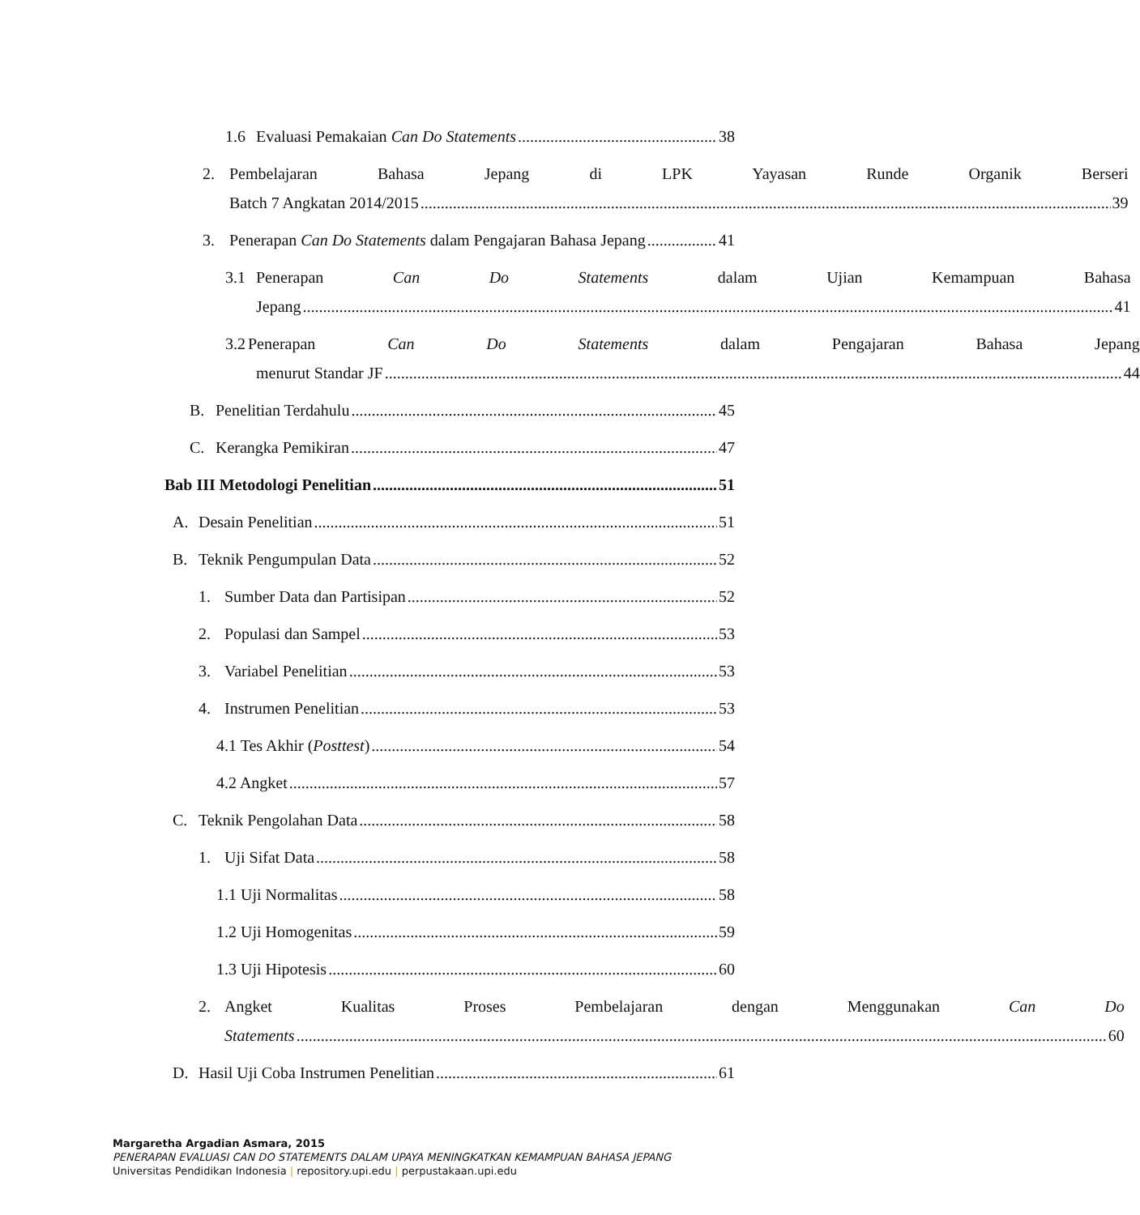1.6 Evaluasi Pemakaian Can Do Statements 38
2. Pembelajaran Bahasa Jepang di LPK Yayasan Runde Organik Berseri
Batch 7 Angkatan 2014/2015 39
3. Penerapan Can Do Statements dalam Pengajaran Bahasa Jepang 41
3.1 Penerapan Can Do Statements dalam Ujian Kemampuan Bahasa
Jepang 41
3.2
Penerapan Can Do Statements dalam Pengajaran Bahasa Jepang
menurut Standar JF 44
B. Penelitian Terdahulu 45
C. Kerangka Pemikiran 47
Bab III Metodologi Penelitian 51
A. Desain Penelitian 51
B. Teknik Pengumpulan Data 52
1. Sumber Data dan Partisipan 52
2. Populasi dan Sampel 53
3. Variabel Penelitian 53
4. Instrumen Penelitian 53
4.1 Tes Akhir (Posttest) 54
4.2 Angket 57
C. Teknik Pengolahan Data 58
1. Uji Sifat Data 58
1.1 Uji Normalitas 58
1.2 Uji Homogenitas 59
1.3 Uji Hipotesis 60
2. Angket Kualitas Proses Pembelajaran dengan Menggunakan Can Do
Statements 60
D. Hasil Uji Coba Instrumen Penelitian 61
Margaretha Argadian Asmara, 2015
PENERAPAN EVALUASI CAN DO STATEMENTS DALAM UPAYA MENINGKATKAN KEMAMPUAN BAHASA JEPANG
Universitas Pendidikan Indonesia | repository.upi.edu | perpustakaan.upi.edu